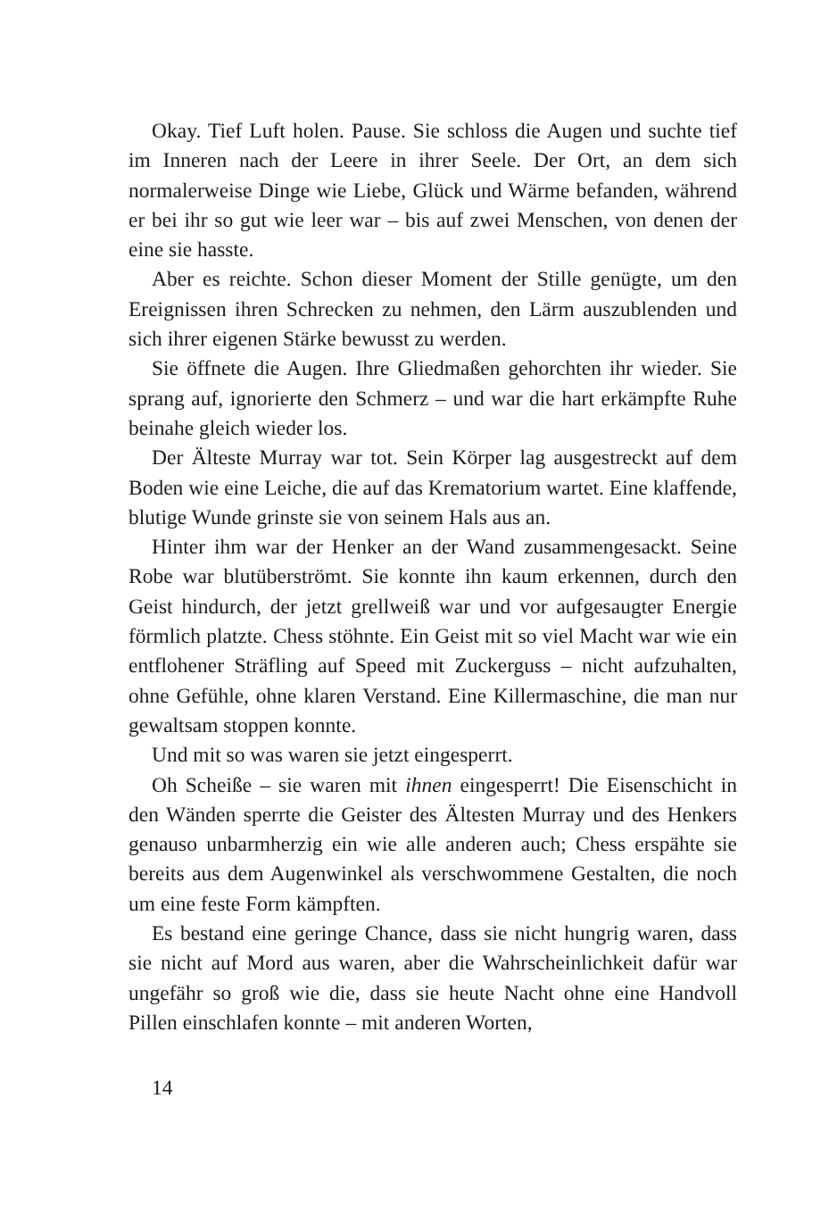Okay. Tief Luft holen. Pause. Sie schloss die Augen und suchte tief im Inneren nach der Leere in ihrer Seele. Der Ort, an dem sich normalerweise Dinge wie Liebe, Glück und Wärme befanden, während er bei ihr so gut wie leer war – bis auf zwei Menschen, von denen der eine sie hasste.
Aber es reichte. Schon dieser Moment der Stille genügte, um den Ereignissen ihren Schrecken zu nehmen, den Lärm auszublenden und sich ihrer eigenen Stärke bewusst zu werden.
Sie öffnete die Augen. Ihre Gliedmaßen gehorchten ihr wieder. Sie sprang auf, ignorierte den Schmerz – und war die hart erkämpfte Ruhe beinahe gleich wieder los.
Der Älteste Murray war tot. Sein Körper lag ausgestreckt auf dem Boden wie eine Leiche, die auf das Krematorium wartet. Eine klaffende, blutige Wunde grinste sie von seinem Hals aus an.
Hinter ihm war der Henker an der Wand zusammengesackt. Seine Robe war blutüberströmt. Sie konnte ihn kaum erkennen, durch den Geist hindurch, der jetzt grellweiß war und vor aufgesaugter Energie förmlich platzte. Chess stöhnte. Ein Geist mit so viel Macht war wie ein entflohener Sträfling auf Speed mit Zuckerguss – nicht aufzuhalten, ohne Gefühle, ohne klaren Verstand. Eine Killermaschine, die man nur gewaltsam stoppen konnte.
Und mit so was waren sie jetzt eingesperrt.
Oh Scheiße – sie waren mit ihnen eingesperrt! Die Eisenschicht in den Wänden sperrte die Geister des Ältesten Murray und des Henkers genauso unbarmherzig ein wie alle anderen auch; Chess erspähte sie bereits aus dem Augenwinkel als verschwommene Gestalten, die noch um eine feste Form kämpften.
Es bestand eine geringe Chance, dass sie nicht hungrig waren, dass sie nicht auf Mord aus waren, aber die Wahrscheinlichkeit dafür war ungefähr so groß wie die, dass sie heute Nacht ohne eine Handvoll Pillen einschlafen konnte – mit anderen Worten,
14